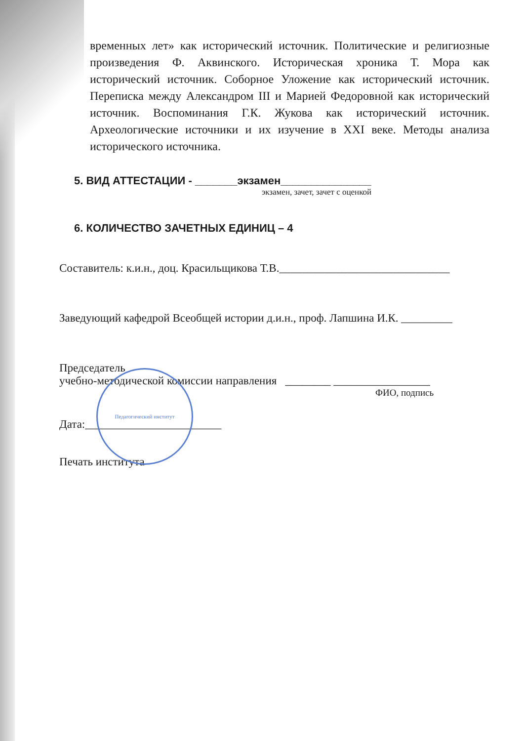временных лет» как исторический источник. Политические и религиозные произведения Ф. Аквинского. Историческая хроника Т. Мора как исторический источник. Соборное Уложение как исторический источник. Переписка между Александром III и Марией Федоровной как исторический источник. Воспоминания Г.К. Жукова как исторический источник. Археологические источники и их изучение в XXI веке. Методы анализа исторического источника.
5. ВИД АТТЕСТАЦИИ - _______экзамен_______________
экзамен, зачет, зачет с оценкой
6. КОЛИЧЕСТВО ЗАЧЕТНЫХ ЕДИНИЦ – 4
Составитель: к.и.н., доц. Красильщикова Т.В.______________________________
Заведующий кафедрой Всеобщей истории д.и.н., проф. Лапшина И.К. _________
Председатель
учебно-методической комиссии направления ________ _________________
ФИО, подпись
Дата:________________________
Печать института
Педагогический институт